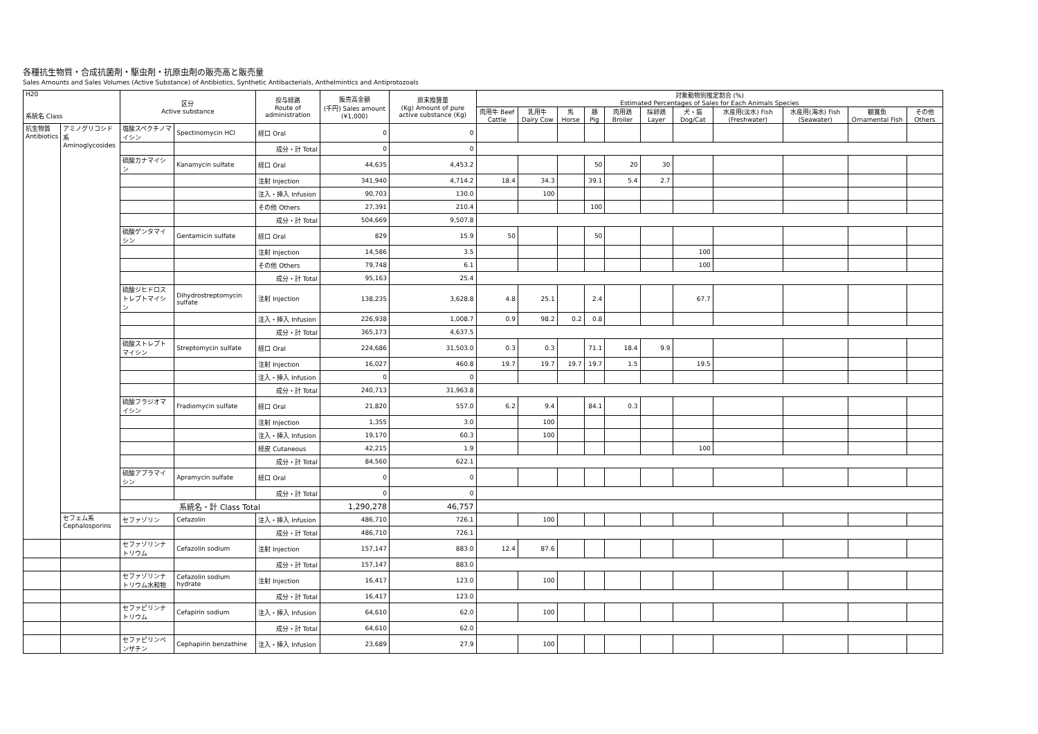各種抗生物質・合成抗菌剤・駆虫剤・抗原虫剤の販売高と販売量
Sales Amounts and Sales Volumes (Active Substance) of Antibiotics, Synthetic Antibacterials, Anthelmintics and Antiprotozoals
| H20 系統名 Class | | 区分 Active substance | | 投与経路 Route of administration | 販売高金額 (千円) Sales amount (¥1,000) | 原末換算量 (Kg) Amount of pure active substance (Kg) | 対象動物別推定割合 (%) Estimated Percentages of Sales for Each Animals Species | | | | | | | | | | |
| --- | --- | --- | --- | --- | --- | --- | --- | --- | --- | --- | --- | --- | --- | --- | --- | --- | --- |
| | | | | | | | 肉用牛 Beef Cattle | 乳用牛 Dairy Cow | 馬 Horse | 豚 Pig | 肉用鶏 Broiler | 採卵鶏 Layer | 犬・猫 Dog/Cat | 水産用(淡水) Fish (Freshwater) | 水産用(海水) Fish (Seawater) | 観賞魚 Ornamental Fish | その他 Others |
| 抗生物質 Antibiotics | アミノグリコシド系 Aminoglycosides | 塩酸スペクチノマイシン | Spectinomycin HCl | 経口 Oral | 0 | 0 | | | | | | | | | | | |
| | | | | 成分・計 Total | 0 | 0 | | | | | | | | | | | |
| | | 硫酸カナマイシン | Kanamycin sulfate | 経口 Oral | 44,635 | 4,453.2 | | | | 50 | 20 | 30 | | | | | |
| | | | | 注射 Injection | 341,940 | 4,714.2 | 18.4 | 34.3 | | 39.1 | 5.4 | 2.7 | | | | | |
| | | | | 注入・挿入 Infusion | 90,703 | 130.0 | | 100 | | | | | | | | | |
| | | | | その他 Others | 27,391 | 210.4 | | | | 100 | | | | | | | |
| | | | | 成分・計 Total | 504,669 | 9,507.8 | | | | | | | | | | | |
| | | 硫酸ゲンタマイシン | Gentamicin sulfate | 経口 Oral | 829 | 15.9 | 50 | | | 50 | | | | | | | |
| | | | | 注射 Injection | 14,586 | 3.5 | | | | | | | 100 | | | | |
| | | | | その他 Others | 79,748 | 6.1 | | | | | | | 100 | | | | |
| | | | | 成分・計 Total | 95,163 | 25.4 | | | | | | | | | | | |
| | | 硫酸ジヒドロストレプトマイシン | Dihydrostreptomycin sulfate | 注射 Injection | 138,235 | 3,628.8 | 4.8 | 25.1 | | 2.4 | | | 67.7 | | | | |
| | | | | 注入・挿入 Infusion | 226,938 | 1,008.7 | 0.9 | 98.2 | 0.2 | 0.8 | | | | | | | |
| | | | | 成分・計 Total | 365,173 | 4,637.5 | | | | | | | | | | | |
| | | 硫酸ストレプトマイシン | Streptomycin sulfate | 経口 Oral | 224,686 | 31,503.0 | 0.3 | 0.3 | | 71.1 | 18.4 | 9.9 | | | | | |
| | | | | 注射 Injection | 16,027 | 460.8 | 19.7 | 19.7 | 19.7 | 19.7 | 1.5 | | 19.5 | | | | |
| | | | | 注入・挿入 Infusion | 0 | 0 | | | | | | | | | | | |
| | | | | 成分・計 Total | 240,713 | 31,963.8 | | | | | | | | | | | |
| | | 硫酸フラジオマイシン | Fradiomycin sulfate | 経口 Oral | 21,820 | 557.0 | 6.2 | 9.4 | | 84.1 | 0.3 | | | | | | |
| | | | | 注射 Injection | 1,355 | 3.0 | | 100 | | | | | | | | | |
| | | | | 注入・挿入 Infusion | 19,170 | 60.3 | | 100 | | | | | | | | | |
| | | | | 経皮 Cutaneous | 42,215 | 1.9 | | | | | | | 100 | | | | |
| | | | | 成分・計 Total | 84,560 | 622.1 | | | | | | | | | | | |
| | | 硫酸アプラマイシン | Apramycin sulfate | 経口 Oral | 0 | 0 | | | | | | | | | | | |
| | | | | 成分・計 Total | 0 | 0 | | | | | | | | | | | |
| | | 系統名・計 Class Total | | | 1,290,278 | 46,757 | | | | | | | | | | | |
| | セフェム系 Cephalosporins | セファゾリン | Cefazolin | 注入・挿入 Infusion | 486,710 | 726.1 | | 100 | | | | | | | | | |
| | | | | 成分・計 Total | 486,710 | 726.1 | | | | | | | | | | | |
| | | セファゾリンナトリウム | Cefazolin sodium | 注射 Injection | 157,147 | 883.0 | 12.4 | 87.6 | | | | | | | | | |
| | | | | 成分・計 Total | 157,147 | 883.0 | | | | | | | | | | | |
| | | セファゾリンナトリウム水和物 | Cefazolin sodium hydrate | 注射 Injection | 16,417 | 123.0 | | 100 | | | | | | | | | |
| | | | | 成分・計 Total | 16,417 | 123.0 | | | | | | | | | | | |
| | | セファピリンナトリウム | Cefapirin sodium | 注入・挿入 Infusion | 64,610 | 62.0 | | 100 | | | | | | | | | |
| | | | | 成分・計 Total | 64,610 | 62.0 | | | | | | | | | | | |
| | | セファピリンベンザチン | Cephapirin benzathine | 注入・挿入 Infusion | 23,689 | 27.9 | | 100 | | | | | | | | | |